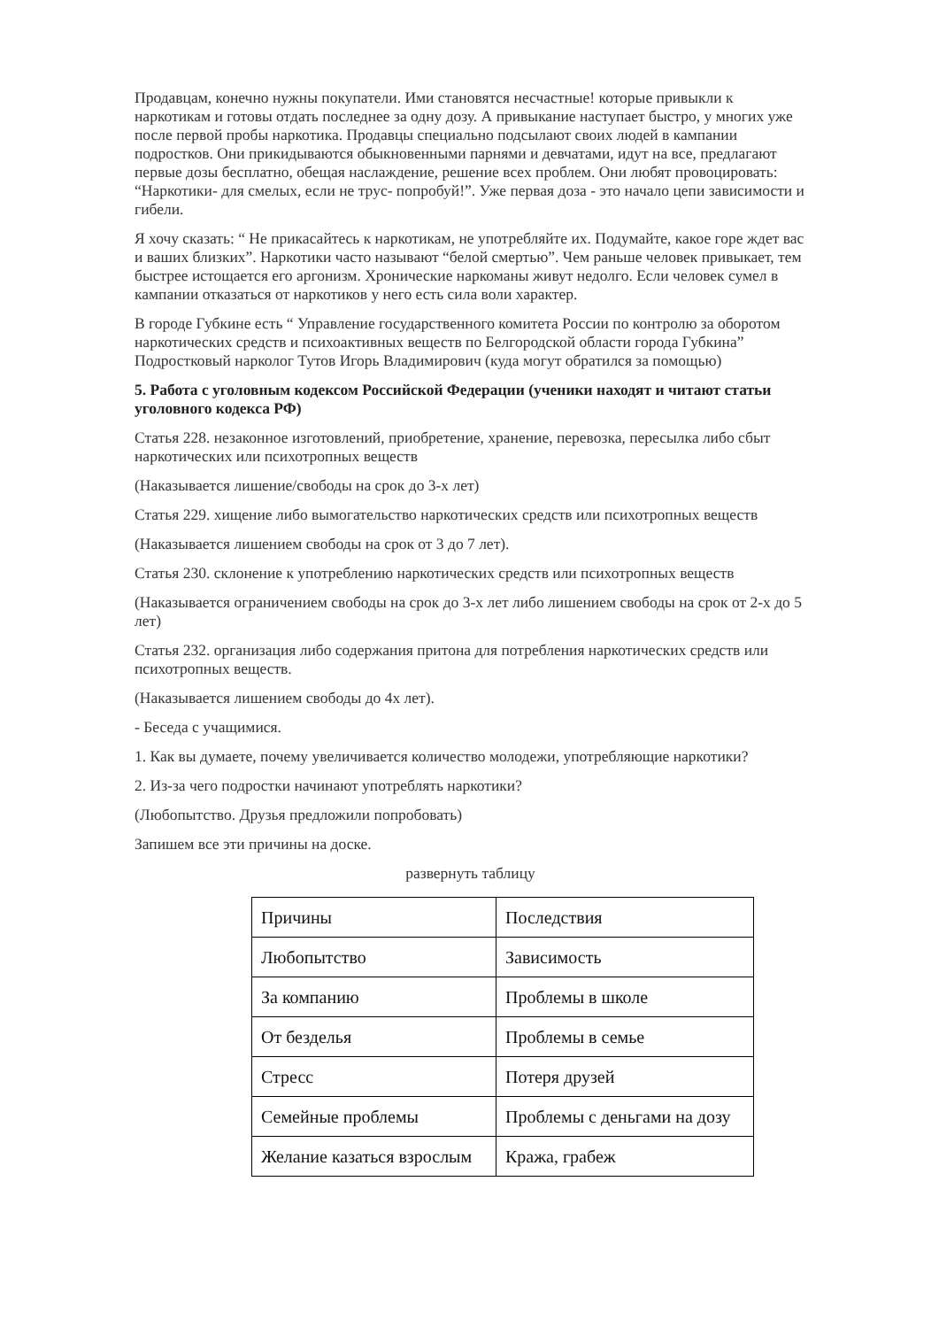Продавцам, конечно нужны покупатели. Ими становятся несчастные! которые привыкли к наркотикам и готовы отдать последнее за одну дозу. А привыкание наступает быстро, у многих уже после первой пробы наркотика. Продавцы специально подсылают своих людей в кампании подростков. Они прикидываются обыкновенными парнями и девчатами, идут на все, предлагают первые дозы бесплатно, обещая наслаждение, решение всех проблем. Они любят провоцировать: “Наркотики- для смелых, если не трус- попробуй!”. Уже первая доза - это начало цепи зависимости и гибели.
Я хочу сказать: “ Не прикасайтесь к наркотикам, не употребляйте их. Подумайте, какое горе ждет вас и ваших близких”. Наркотики часто называют “белой смертью”. Чем раньше человек привыкает, тем быстрее истощается его аргонизм. Хронические наркоманы живут недолго. Если человек сумел в кампании отказаться от наркотиков у него есть сила воли характер.
В городе Губкине есть “ Управление государственного комитета России по контролю за оборотом наркотических средств и психоактивных веществ по Белгородской области города Губкина” Подростковый нарколог Тутов Игорь Владимирович (куда могут обратился за помощью)
5. Работа с уголовным кодексом Российской Федерации (ученики находят и читают статьи уголовного кодекса РФ)
Статья 228. незаконное изготовлений, приобретение, хранение, перевозка, пересылка либо сбыт наркотических или психотропных веществ
(Наказывается лишение/свободы на срок до 3-х лет)
Статья 229. хищение либо вымогательство наркотических средств или психотропных веществ
(Наказывается лишением свободы на срок от 3 до 7 лет).
Статья 230. склонение к употреблению наркотических средств или психотропных веществ
(Наказывается ограничением свободы на срок до 3-х лет либо лишением свободы на срок от 2-х до 5 лет)
Статья 232. организация либо содержания притона для потребления наркотических средств или психотропных веществ.
(Наказывается лишением свободы до 4х лет).
- Беседа с учащимися.
1. Как вы думаете, почему увеличивается количество молодежи, употребляющие наркотики?
2. Из-за чего подростки начинают употреблять наркотики?
(Любопытство. Друзья предложили попробовать)
Запишем все эти причины на доске.
развернуть таблицу
| Причины | Последствия |
| Любопытство | Зависимость |
| За компанию | Проблемы в школе |
| От безделья | Проблемы в семье |
| Стресс | Потеря друзей |
| Семейные проблемы | Проблемы с деньгами на дозу |
| Желание казаться взрослым | Кража, грабеж |